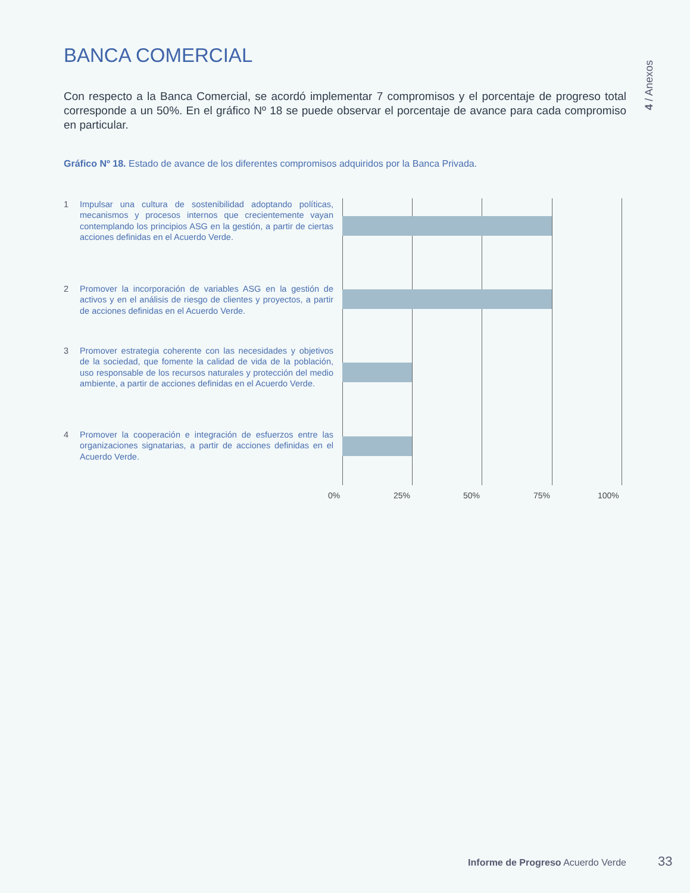BANCA COMERCIAL
4 / Anexos
Con respecto a la Banca Comercial, se acordó implementar 7 compromisos y el porcentaje de progreso total corresponde a un 50%. En el gráfico Nº 18 se puede observar el porcentaje de avance para cada compromiso en particular.
Gráfico Nº 18. Estado de avance de los diferentes compromisos adquiridos por la Banca Privada.
1 Impulsar una cultura de sostenibilidad adoptando políticas, mecanismos y procesos internos que crecientemente vayan contemplando los principios ASG en la gestión, a partir de ciertas acciones definidas en el Acuerdo Verde.
2 Promover la incorporación de variables ASG en la gestión de activos y en el análisis de riesgo de clientes y proyectos, a partir de acciones definidas en el Acuerdo Verde.
3 Promover estrategia coherente con las necesidades y objetivos de la sociedad, que fomente la calidad de vida de la población, uso responsable de los recursos naturales y protección del medio ambiente, a partir de acciones definidas en el Acuerdo Verde.
4 Promover la cooperación e integración de esfuerzos entre las organizaciones signatarias, a partir de acciones definidas en el Acuerdo Verde.
0% 25% 50% 75% 100%
Informe de Progreso Acuerdo Verde
33